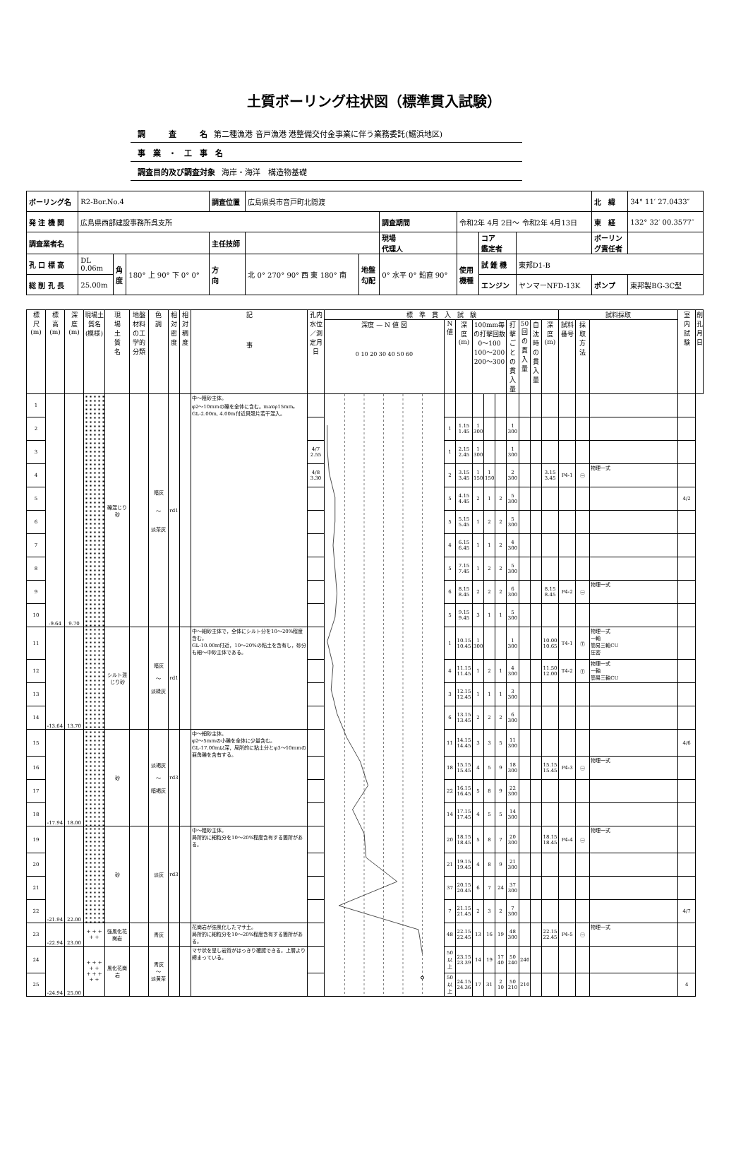土質ボーリング柱状図（標準貫入試験）
調　　　査　　　名 第二種漁港 音戸漁港 港整備交付金事業に伴う業務委託(鰯浜地区)
事　業　・　工　事　名
調査目的及び調査対象 海岸・海洋　構造物基礎
| ボーリング名 | R2-Bor.No.4 | | | 調査位置 | 広島県呉市音戸町北隠渡 | | | | | | 北 緯 | 34° 11′ 27.0433″ |
| 発 注 機 関 | 広島県西部建設事務所呉支所 | | | | | | 調査期間 | 令和2年 4月 2日～ 令和2年 4月13日 | | | 東 経 | 132° 32′ 00.3577″ |
| 調査業者名 | | | | 主任技師 | | | 現場 代理人 | | コア 鑑定者 | | ボーリン グ責任者 | |
| 孔 口 標 高 | DL 0.06m | 角 度 | 180° 上 90° 下 0° 0° | 方 向 | 北 0° 270° 90° 西 東 180° 南 | 地盤 勾配 | 0° 水平 0° 鉛直 90° | 使用 機種 | 試 錐 機 | 東邦D1-B | | |
| 総 削 孔 長 | 25.00m | | | | | | | | エンジン | ヤンマーNFD-13K | ポンプ | 東邦製BG-3C型 |
| 標 尺 (m) | 標 高 (m) | 深 度 (m) | 現場土質名(模様) | 現 場 土 質 名 | 地盤材料の工学的分類 | 色 調 | 相対密度 | 相対稠度 | 記 事 | 孔内水位／測定月日 | 標 準 貫 入 試 験 | | | | | | | | | | 試料採取 | | | 室 内 試 験 | 削 孔 月 日 |
| --- | --- | --- | --- | --- | --- | --- | --- | --- | --- | --- | --- | --- | --- | --- | --- | --- | --- | --- | --- | --- | --- | --- | --- | --- | --- |
| | | | | | | | | | | | 深度 — N 値 図 0 10 20 30 40 50 60 | N 値 | 深 度 (m) | 100mm毎の打撃回数 0～100 100～200 200～300 | | | 打撃ごとの貫入量 | 50回の貫入量 | 自沈時の貫入量 | 深 度 (m) | 試料番号 | 採取方法 | | | |
| 1 | -9.64 | 9.70 | | 礫混じり砂 | | 暗灰 ～ 淡茶灰 | rd1 | | 中～粗砂主体。 φ2～10mmの礫を全体に含む。maxφ15mm。 GL-2.00m, 4.00m付近貝殻片若干混入。 | | | | | | | | | | | | | | | | |
| 2 | | | | | | | | | | | | 1 | 1.15 1.45 | 1 300 | | | 1 300 | | | | | | | | |
| 3 | | | | | | | | | | 4/7 2.55 | | 1 | 2.15 2.45 | 1 300 | | | 1 300 | | | | | | | | |
| 4 | | | | | | | | | | 4/8 3.30 | | 2 | 3.15 3.45 | 1 150 | 1 150 | | 2 300 | | | 3.15 3.45 | P4-1 | ㊀ | 物理一式 | | |
| 5 | | | | | | | | | | | | 5 | 4.15 4.45 | 2 | 1 | 2 | 5 300 | | | | | | | 4/2 | |
| 6 | | | | | | | | | | | | 5 | 5.15 5.45 | 1 | 2 | 2 | 5 300 | | | | | | | | |
| 7 | | | | | | | | | | | | 4 | 6.15 6.45 | 1 | 1 | 2 | 4 300 | | | | | | | | |
| 8 | | | | | | | | | | | | 5 | 7.15 7.45 | 1 | 2 | 2 | 5 300 | | | | | | | | |
| 9 | | | | | | | | | | | | 6 | 8.15 8.45 | 2 | 2 | 2 | 6 300 | | | 8.15 8.45 | P4-2 | ㊀ | 物理一式 | | |
| 10 | | | | | | | | | | | | 5 | 9.15 9.45 | 3 | 1 | 1 | 5 300 | | | | | | | | |
| 11 | -13.64 | 13.70 | | シルト混じり砂 | | 暗灰 ～ 淡緑灰 | rd1 | | 中～細砂主体で，全体にシルト分を10～20%程度含む。 GL-10.00m付近，10～20%の粘土を含有し，砂分も細～中砂主体である。 | | | 1 | 10.15 10.45 | 1 300 | | | 1 300 | | | 10.00 10.65 | T4-1 | Ⓣ | 物理一式 一軸 簡易三軸CU 圧密 | | |
| 12 | | | | | | | | | | | | 4 | 11.15 11.45 | 1 | 2 | 1 | 4 300 | | | 11.50 12.00 | T4-2 | Ⓣ | 物理一式 一軸 簡易三軸CU | | |
| 13 | | | | | | | | | | | | 3 | 12.15 12.45 | 1 | 1 | 1 | 3 300 | | | | | | | | |
| 14 | | | | | | | | | | | | 6 | 13.15 13.45 | 2 | 2 | 2 | 6 300 | | | | | | | | |
| 15 | -17.94 | 18.00 | | 砂 | | 淡褐灰 ～ 暗褐灰 | rd3 | | 中～細砂主体。 φ2～5mmの小礫を全体に少量含む。 GL-17.00m以深，局所的に粘土分とφ3～10mmの亜角礫を含有する。 | | | 11 | 14.15 14.45 | 3 | 3 | 5 | 11 300 | | | | | | | 4/6 | |
| 16 | | | | | | | | | | | | 18 | 15.15 15.45 | 4 | 5 | 9 | 18 300 | | | 15.15 15.45 | P4-3 | ㊀ | 物理一式 | | |
| 17 | | | | | | | | | | | | 22 | 16.15 16.45 | 5 | 8 | 9 | 22 300 | | | | | | | | |
| 18 | | | | | | | | | | | | 14 | 17.15 17.45 | 4 | 5 | 5 | 14 300 | | | | | | | | |
| 19 | -21.94 | 22.00 | | 砂 | | 淡灰 | rd3 | | 中～粗砂主体。 局所的に細粒分を10～20%程度含有する箇所がある。 | | | 20 | 18.15 18.45 | 5 | 8 | 7 | 20 300 | | | 18.15 18.45 | P4-4 | ㊀ | 物理一式 | | |
| 20 | | | | | | | | | | | | 21 | 19.15 19.45 | 4 | 8 | 9 | 21 300 | | | | | | | | |
| 21 | | | | | | | | | | | | 37 | 20.15 20.45 | 6 | 7 | 24 | 37 300 | | | | | | | | |
| 22 | | | | | | | | | | | | 7 | 21.15 21.45 | 2 | 3 | 2 | 7 300 | | | | | | | 4/7 | |
| 23 | -22.94 | 23.00 | + + + + + | 強風化花崗岩 | | 青灰 | | | 花崗岩が強風化したマサ土。 局所的に細粒分を10～20%程度含有する箇所がある。 | | | 48 | 22.15 22.45 | 13 | 16 | 19 | 48 300 | | | 22.15 22.45 | P4-5 | ㊀ | 物理一式 | | |
| 24 | -24.94 | 25.00 | + + + + + + + + + + | 風化花崗岩 | | 青灰 ～ 淡黄茶 | | | マサ状を呈し岩質がはっきり確認できる。上層より締まっている。 | | | 50以上 | 23.15 23.39 | 14 | 19 | 17 40 | 50 240 | 240 | | | | | | | |
| 25 | | | | | | | | | | | | 50以上 | 24.15 24.36 | 17 | 31 | 2 10 | 50 210 | 210 | | | | | | 4 | |